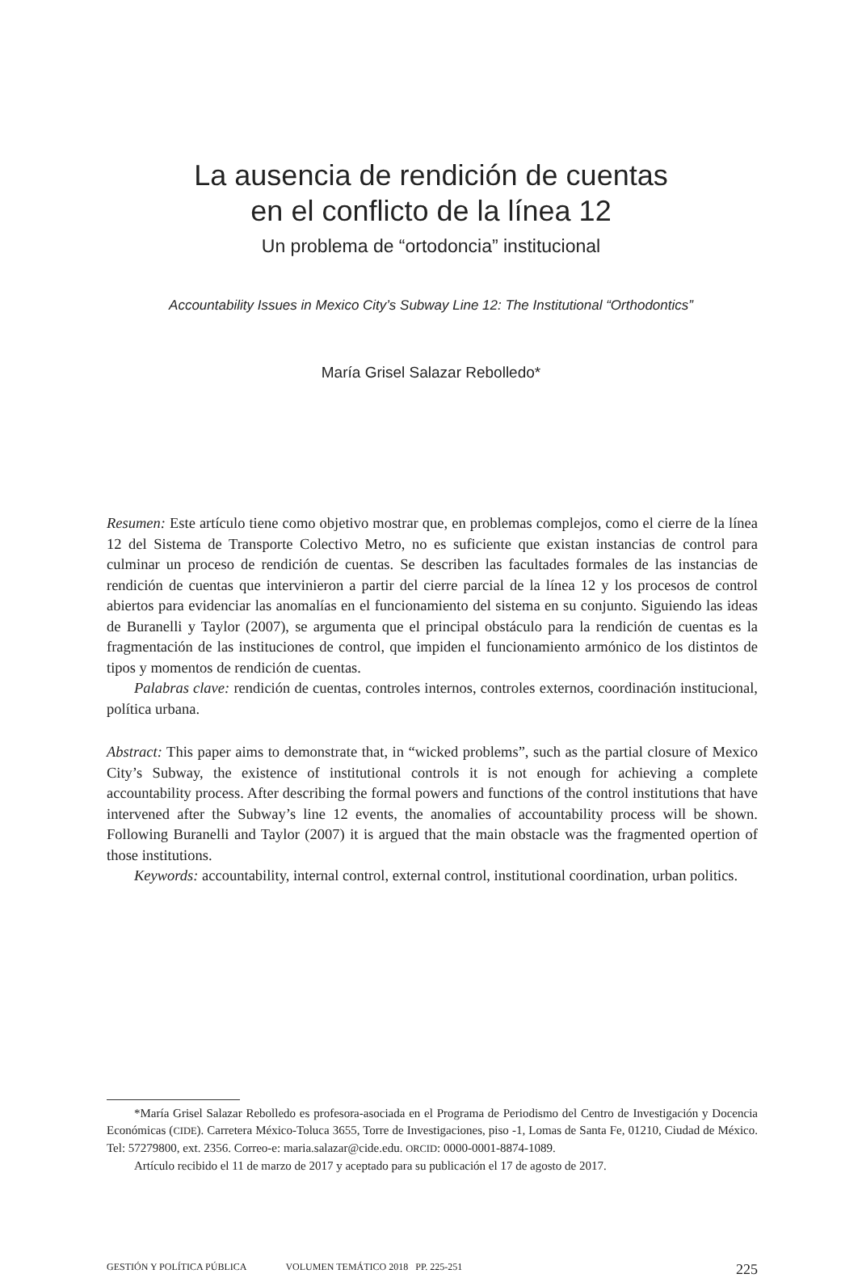La ausencia de rendición de cuentas
en el conflicto de la línea 12
Un problema de “ortodoncia” institucional
Accountability Issues in Mexico City’s Subway Line 12: The Institutional “Orthodontics”
María Grisel Salazar Rebolledo*
Resumen: Este artículo tiene como objetivo mostrar que, en problemas complejos, como el cierre de la línea 12 del Sistema de Transporte Colectivo Metro, no es suficiente que existan instancias de control para culminar un proceso de rendición de cuentas. Se describen las facultades formales de las instancias de rendición de cuentas que intervinieron a partir del cierre parcial de la línea 12 y los procesos de control abiertos para evidenciar las anomalías en el funcionamiento del sistema en su conjunto. Siguiendo las ideas de Buranelli y Taylor (2007), se argumenta que el principal obstáculo para la rendición de cuentas es la fragmentación de las instituciones de control, que impiden el funcionamiento armónico de los distintos de tipos y momentos de rendición de cuentas.
Palabras clave: rendición de cuentas, controles internos, controles externos, coordinación institucional, política urbana.
Abstract: This paper aims to demonstrate that, in “wicked problems”, such as the partial closure of Mexico City’s Subway, the existence of institutional controls it is not enough for achieving a complete accountability process. After describing the formal powers and functions of the control institutions that have intervened after the Subway’s line 12 events, the anomalies of accountability process will be shown. Following Buranelli and Taylor (2007) it is argued that the main obstacle was the fragmented opertion of those institutions.
Keywords: accountability, internal control, external control, institutional coordination, urban politics.
*María Grisel Salazar Rebolledo es profesora-asociada en el Programa de Periodismo del Centro de Investigación y Docencia Económicas (CIDE). Carretera México-Toluca 3655, Torre de Investigaciones, piso -1, Lomas de Santa Fe, 01210, Ciudad de México. Tel: 57279800, ext. 2356. Correo-e: maria.salazar@cide.edu. ORCID: 0000-0001-8874-1089.
Artículo recibido el 11 de marzo de 2017 y aceptado para su publicación el 17 de agosto de 2017.
GESTIÓN Y POLÍTICA PÚBLICA VOLUMEN TEMÁTICO 2018 PP. 225-251 225